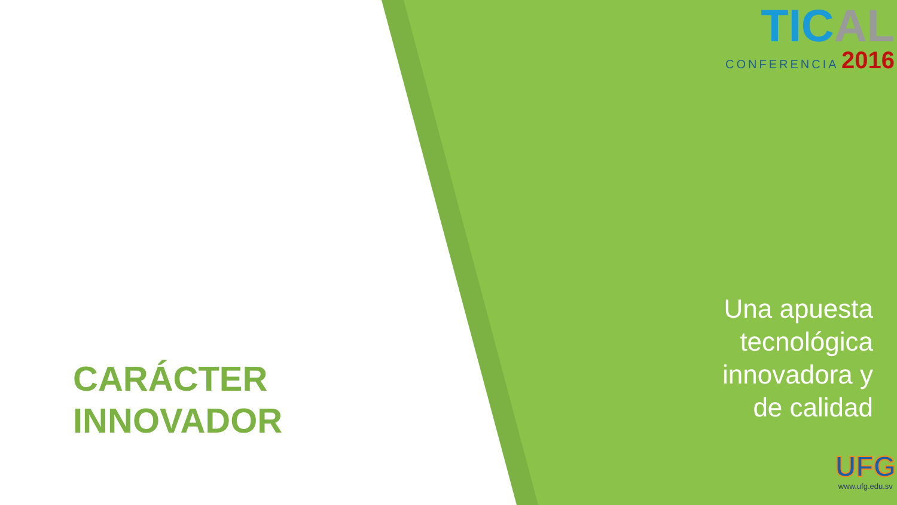TIC AL
CONFERENCIA 2016
CARÁCTER
INNOVADOR
Una apuesta
tecnológica
innovadora y
de calidad
UFG
www.ufg.edu.sv